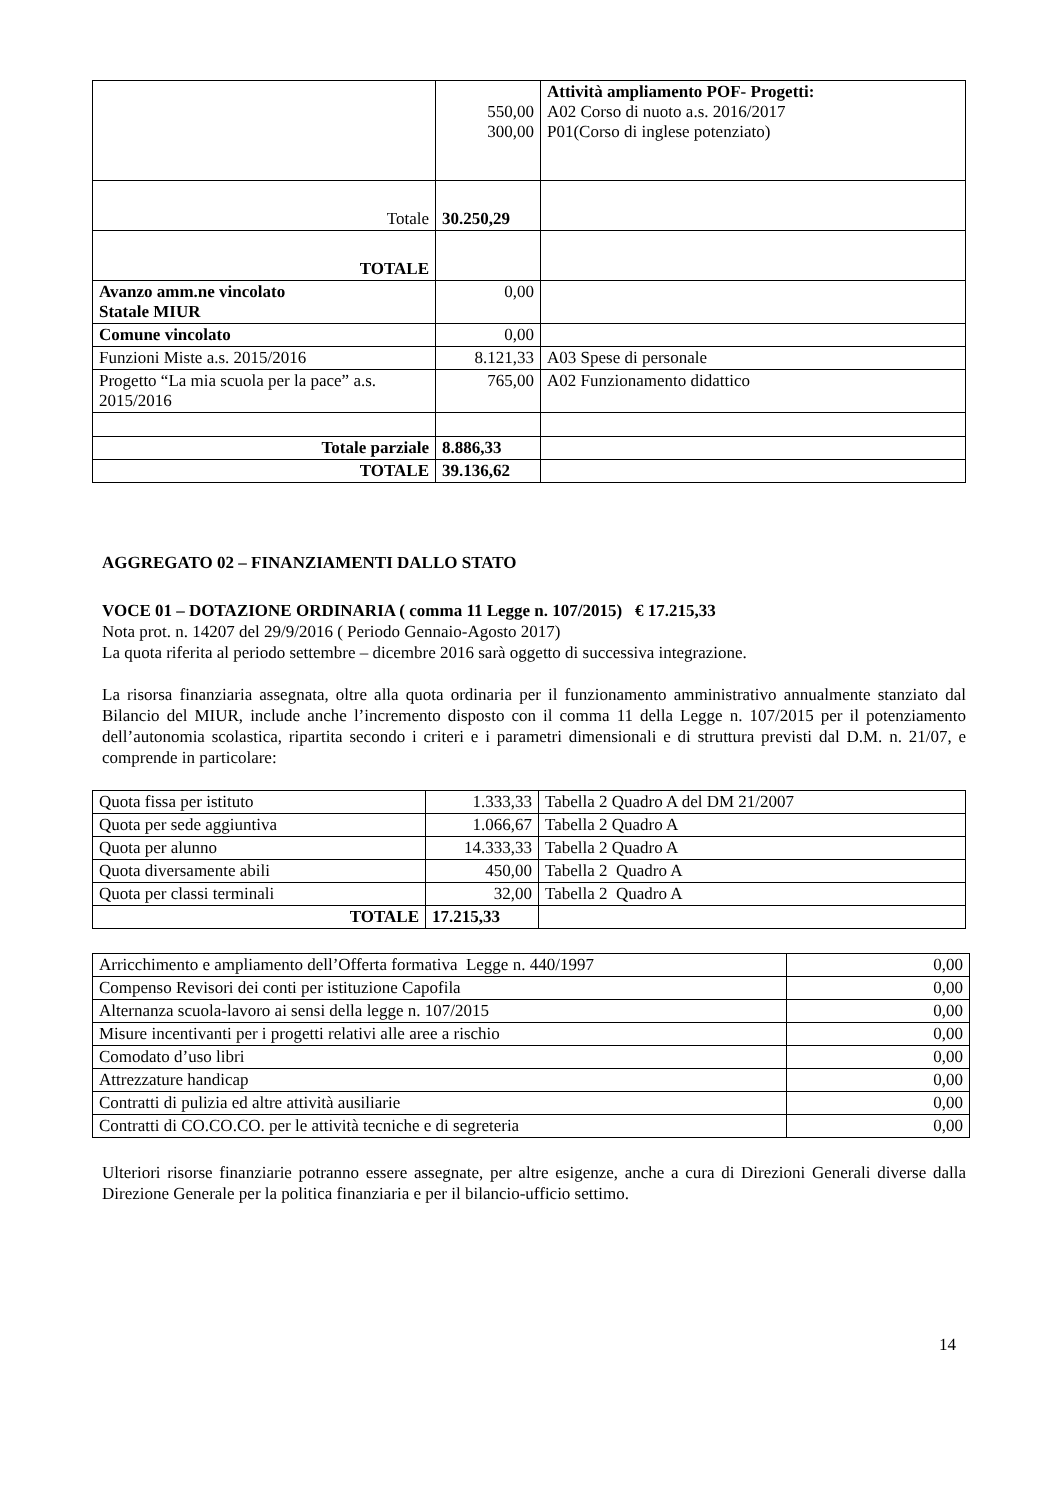| | 550,00 300,00 | Attività ampliamento POF- Progetti: A02 Corso di nuoto a.s. 2016/2017 P01(Corso di inglese potenziato) |
| Totale | 30.250,29 | |
| TOTALE | | |
| Avanzo amm.ne vincolato Statale MIUR | 0,00 | |
| Comune vincolato | 0,00 | |
| Funzioni Miste a.s. 2015/2016 | 8.121,33 | A03 Spese di personale |
| Progetto “La mia scuola per la pace” a.s. 2015/2016 | 765,00 | A02 Funzionamento didattico |
| Totale parziale | 8.886,33 | |
| TOTALE | 39.136,62 | |
AGGREGATO 02 – FINANZIAMENTI DALLO STATO
VOCE 01 – DOTAZIONE ORDINARIA ( comma 11 Legge n. 107/2015) € 17.215,33
Nota prot. n. 14207 del 29/9/2016 ( Periodo Gennaio-Agosto 2017)
La quota riferita al periodo settembre – dicembre 2016 sarà oggetto di successiva integrazione.
La risorsa finanziaria assegnata, oltre alla quota ordinaria per il funzionamento amministrativo annualmente stanziato dal Bilancio del MIUR, include anche l’incremento disposto con il comma 11 della Legge n. 107/2015 per il potenziamento dell’autonomia scolastica, ripartita secondo i criteri e i parametri dimensionali e di struttura previsti dal D.M. n. 21/07, e comprende in particolare:
| Quota fissa per istituto | 1.333,33 | Tabella 2 Quadro A del DM 21/2007 |
| Quota per sede aggiuntiva | 1.066,67 | Tabella 2 Quadro A |
| Quota per alunno | 14.333,33 | Tabella 2 Quadro A |
| Quota diversamente abili | 450,00 | Tabella 2 Quadro A |
| Quota per classi terminali | 32,00 | Tabella 2 Quadro A |
| TOTALE | 17.215,33 | |
| Arricchimento e ampliamento dell’Offerta formativa Legge n. 440/1997 | 0,00 |
| Compenso Revisori dei conti per istituzione Capofila | 0,00 |
| Alternanza scuola-lavoro ai sensi della legge n. 107/2015 | 0,00 |
| Misure incentivanti per i progetti relativi alle aree a rischio | 0,00 |
| Comodato d’uso libri | 0,00 |
| Attrezzature handicap | 0,00 |
| Contratti di pulizia ed altre attività ausiliarie | 0,00 |
| Contratti di CO.CO.CO. per le attività tecniche e di segreteria | 0,00 |
Ulteriori risorse finanziarie potranno essere assegnate, per altre esigenze, anche a cura di Direzioni Generali diverse dalla Direzione Generale per la politica finanziaria e per il bilancio-ufficio settimo.
14